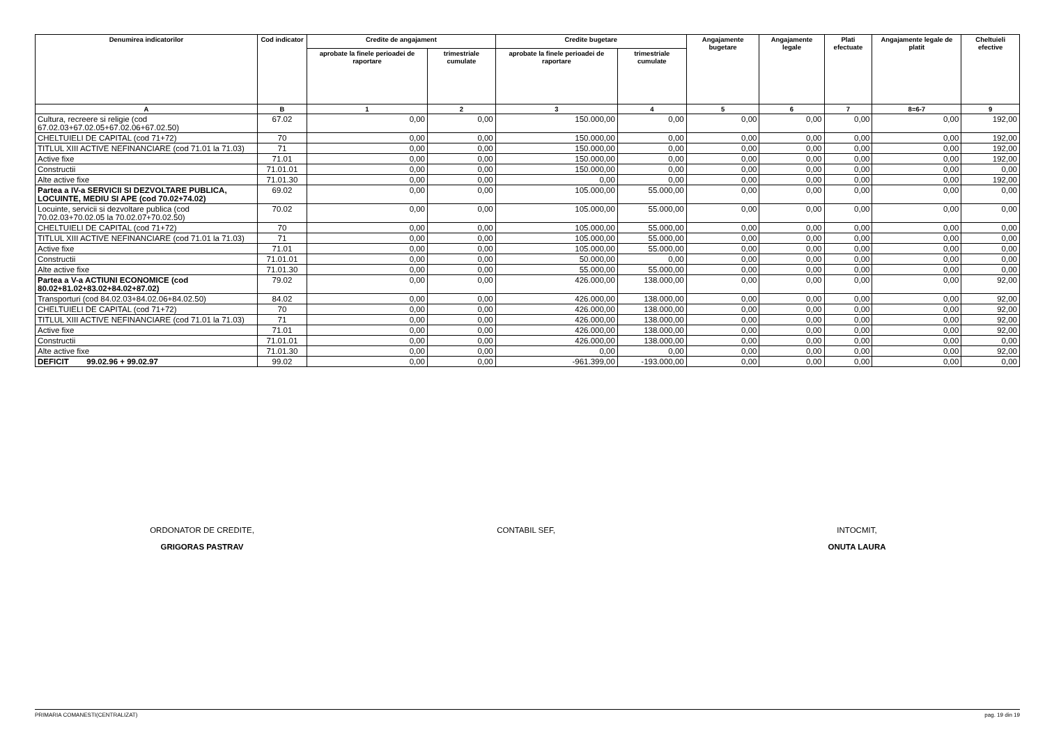| Denumirea indicatorilor | Cod indicator | Credite de angajament | | Credite bugetare | | Angajamente bugetare | Angajamente legale | Plati efectuate | Angajamente legale de platit | Cheltuieli efective |
| --- | --- | --- | --- | --- | --- | --- | --- | --- | --- | --- |
| | | aprobate la finele perioadei de raportare | trimestriale cumulate | aprobate la finele perioadei de raportare | trimestriale cumulate | | | | | |
| A | B | 1 | 2 | 3 | 4 | 5 | 6 | 7 | 8=6-7 | 9 |
| Cultura, recreere si religie (cod 67.02.03+67.02.05+67.02.06+67.02.50) | 67.02 | 0,00 | 0,00 | 150.000,00 | 0,00 | 0,00 | 0,00 | 0,00 | 0,00 | 192,00 |
| CHELTUIELI DE CAPITAL (cod 71+72) | 70 | 0,00 | 0,00 | 150.000,00 | 0,00 | 0,00 | 0,00 | 0,00 | 0,00 | 192,00 |
| TITLUL XIII ACTIVE NEFINANCIARE (cod 71.01 la 71.03) | 71 | 0,00 | 0,00 | 150.000,00 | 0,00 | 0,00 | 0,00 | 0,00 | 0,00 | 192,00 |
| Active fixe | 71.01 | 0,00 | 0,00 | 150.000,00 | 0,00 | 0,00 | 0,00 | 0,00 | 0,00 | 192,00 |
| Constructii | 71.01.01 | 0,00 | 0,00 | 150.000,00 | 0,00 | 0,00 | 0,00 | 0,00 | 0,00 | 0,00 |
| Alte active fixe | 71.01.30 | 0,00 | 0,00 | 0,00 | 0,00 | 0,00 | 0,00 | 0,00 | 0,00 | 192,00 |
| Partea a IV-a SERVICII SI DEZVOLTARE PUBLICA, LOCUINTE, MEDIU SI APE (cod 70.02+74.02) | 69.02 | 0,00 | 0,00 | 105.000,00 | 55.000,00 | 0,00 | 0,00 | 0,00 | 0,00 | 0,00 |
| Locuinte, servicii si dezvoltare publica (cod 70.02.03+70.02.05 la 70.02.07+70.02.50) | 70.02 | 0,00 | 0,00 | 105.000,00 | 55.000,00 | 0,00 | 0,00 | 0,00 | 0,00 | 0,00 |
| CHELTUIELI DE CAPITAL (cod 71+72) | 70 | 0,00 | 0,00 | 105.000,00 | 55.000,00 | 0,00 | 0,00 | 0,00 | 0,00 | 0,00 |
| TITLUL XIII ACTIVE NEFINANCIARE (cod 71.01 la 71.03) | 71 | 0,00 | 0,00 | 105.000,00 | 55.000,00 | 0,00 | 0,00 | 0,00 | 0,00 | 0,00 |
| Active fixe | 71.01 | 0,00 | 0,00 | 105.000,00 | 55.000,00 | 0,00 | 0,00 | 0,00 | 0,00 | 0,00 |
| Constructii | 71.01.01 | 0,00 | 0,00 | 50.000,00 | 0,00 | 0,00 | 0,00 | 0,00 | 0,00 | 0,00 |
| Alte active fixe | 71.01.30 | 0,00 | 0,00 | 55.000,00 | 55.000,00 | 0,00 | 0,00 | 0,00 | 0,00 | 0,00 |
| Partea a V-a ACTIUNI ECONOMICE (cod 80.02+81.02+83.02+84.02+87.02) | 79.02 | 0,00 | 0,00 | 426.000,00 | 138.000,00 | 0,00 | 0,00 | 0,00 | 0,00 | 92,00 |
| Transporturi (cod 84.02.03+84.02.06+84.02.50) | 84.02 | 0,00 | 0,00 | 426.000,00 | 138.000,00 | 0,00 | 0,00 | 0,00 | 0,00 | 92,00 |
| CHELTUIELI DE CAPITAL (cod 71+72) | 70 | 0,00 | 0,00 | 426.000,00 | 138.000,00 | 0,00 | 0,00 | 0,00 | 0,00 | 92,00 |
| TITLUL XIII ACTIVE NEFINANCIARE (cod 71.01 la 71.03) | 71 | 0,00 | 0,00 | 426.000,00 | 138.000,00 | 0,00 | 0,00 | 0,00 | 0,00 | 92,00 |
| Active fixe | 71.01 | 0,00 | 0,00 | 426.000,00 | 138.000,00 | 0,00 | 0,00 | 0,00 | 0,00 | 92,00 |
| Constructii | 71.01.01 | 0,00 | 0,00 | 426.000,00 | 138.000,00 | 0,00 | 0,00 | 0,00 | 0,00 | 0,00 |
| Alte active fixe | 71.01.30 | 0,00 | 0,00 | 0,00 | 0,00 | 0,00 | 0,00 | 0,00 | 0,00 | 92,00 |
| DEFICIT 99.02.96 + 99.02.97 | 99.02 | 0,00 | 0,00 | -961.399,00 | -193.000,00 | 0,00 | 0,00 | 0,00 | 0,00 | 0,00 |
ORDONATOR DE CREDITE,
GRIGORAS PASTRAV
CONTABIL SEF,
INTOCMIT,
ONUTA LAURA
PRIMARIA COMANESTI(CENTRALIZAT) pag. 19 din 19